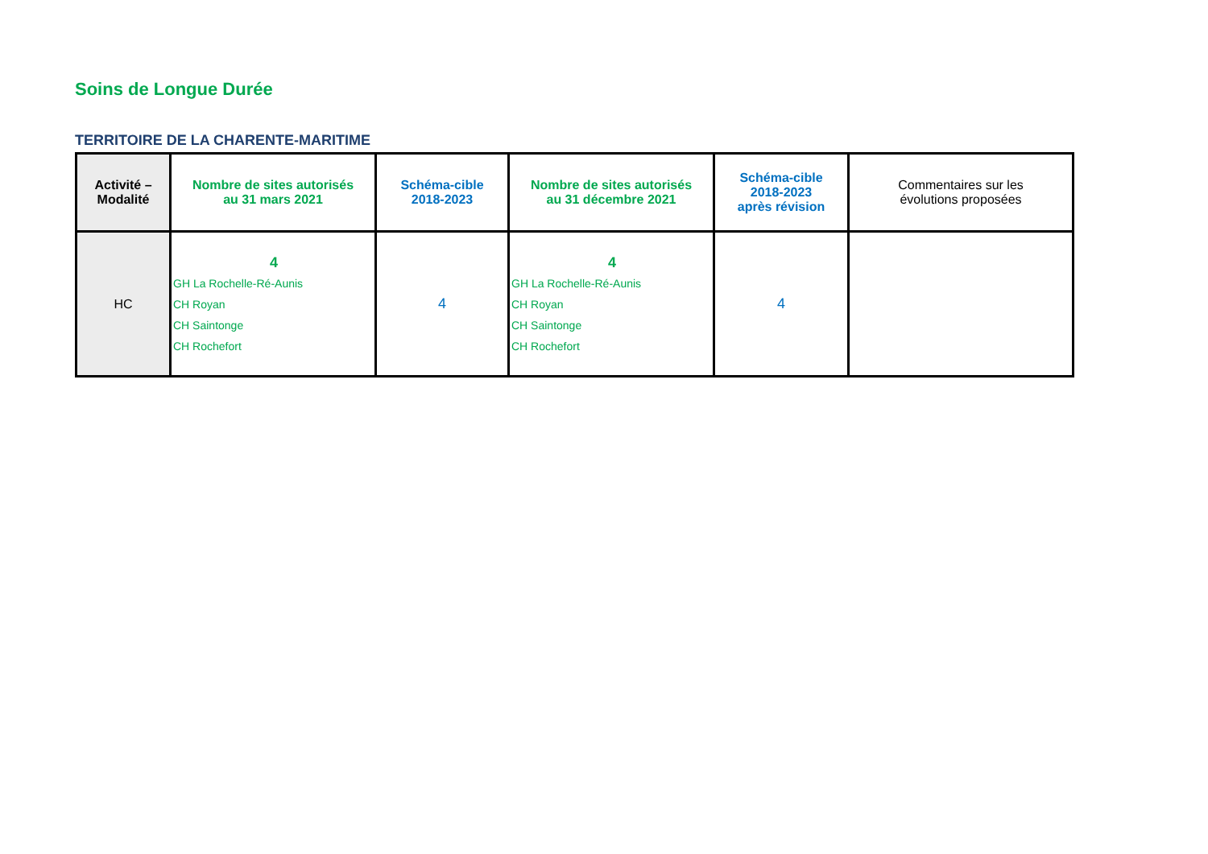Soins de Longue Durée
TERRITOIRE DE LA CHARENTE-MARITIME
| Activité – Modalité | Nombre de sites autorisés au 31 mars 2021 | Schéma-cible 2018-2023 | Nombre de sites autorisés au 31 décembre 2021 | Schéma-cible 2018-2023 après révision | Commentaires sur les évolutions proposées |
| --- | --- | --- | --- | --- | --- |
| HC | 4 GH La Rochelle-Ré-Aunis CH Royan CH Saintonge CH Rochefort | 4 | 4 GH La Rochelle-Ré-Aunis CH Royan CH Saintonge CH Rochefort | 4 | |